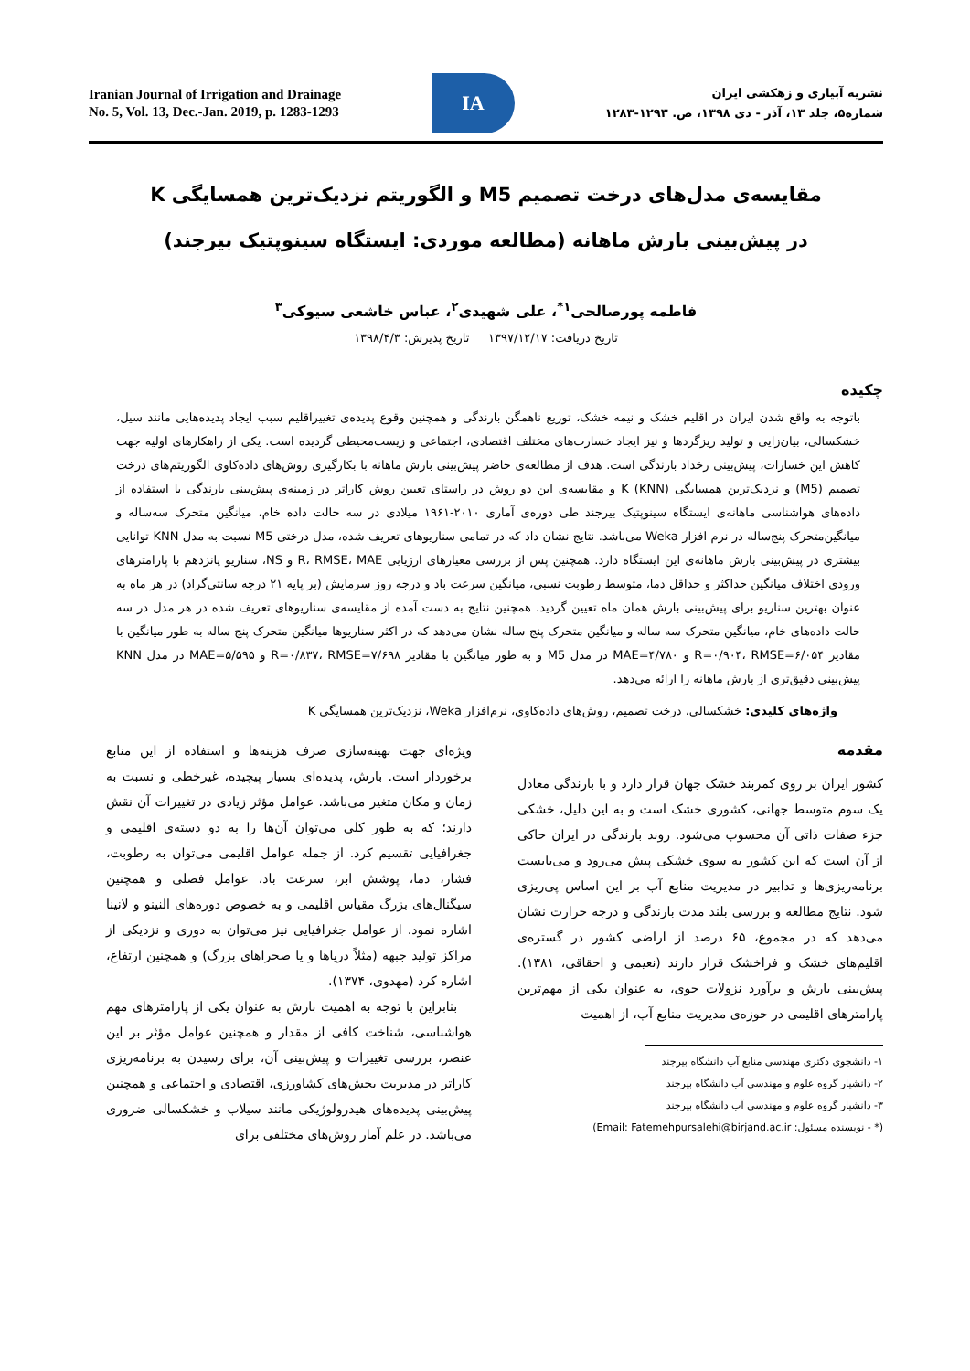Iranian Journal of Irrigation and Drainage
No. 5, Vol. 13, Dec.-Jan. 2019, p. 1283-1293
IA
نشریه آبیاری و زهکشی ایران
شماره۵، جلد ۱۳، آذر - دی ۱۳۹۸، ص. ۱۲۹۳-۱۲۸۳
مقایسه‌ی مدل‌های درخت تصمیم M5 و الگوریتم نزدیک‌ترین همسایگی K
در پیش‌بینی بارش ماهانه (مطالعه موردی: ایستگاه سینوپتیک بیرجند)
فاطمه پورصالحی<sup>۱*</sup>، علی شهیدی<sup>۲</sup>، عباس خاشعی سیوکی<sup>۳</sup>
تاریخ دریافت: ۱۳۹۷/۱۲/۱۷ تاریخ پذیرش: ۱۳۹۸/۴/۳
چکیده
باتوجه به واقع شدن ایران در اقلیم خشک و نیمه خشک، توزیع ناهمگن بارندگی و همچنین وقوع پدیده‌ی تغییراقلیم سبب ایجاد پدیده‌هایی مانند سیل، خشکسالی، بیان‌زایی و تولید ریزگردها و نیز ایجاد خسارت‌های مختلف اقتصادی، اجتماعی و زیست‌محیطی گردیده است. یکی از راهکارهای اولیه جهت کاهش این خسارات، پیش‌بینی رخداد بارندگی است. هدف از مطالعه‌ی حاضر پیش‌بینی بارش ماهانه با بکارگیری روش‌های داده‌کاوی الگوریتم‌های درخت تصمیم (M5) و نزدیک‌ترین همسایگی K (KNN) و مقایسه‌ی این دو روش در راستای تعیین روش کاراتر در زمینه‌ی پیش‌بینی بارندگی با استفاده از داده‌های هواشناسی ماهانه‌ی ایستگاه سینوپتیک بیرجند طی دوره‌ی آماری ۲۰۱۰-۱۹۶۱ میلادی در سه حالت داده خام، میانگین متحرک سه‌ساله و میانگین‌متحرک پنج‌ساله در نرم افزار Weka می‌باشد. نتایج نشان داد که در تمامی سناریوهای تعریف شده، مدل درختی M5 نسبت به مدل KNN توانایی بیشتری در پیش‌بینی بارش ماهانه‌ی این ایستگاه دارد. همچنین پس از بررسی معیارهای ارزیابی R، RMSE، MAE و NS، سناریو پانزدهم با پارامترهای ورودی اختلاف میانگین حداکثر و حداقل دما، متوسط رطوبت نسبی، میانگین سرعت باد و درجه روز سرمایش (بر پایه ۲۱ درجه سانتی‌گراد) در هر ماه به عنوان بهترین سناریو برای پیش‌بینی بارش همان ماه تعیین گردید. همچنین نتایج به دست آمده از مقایسه‌ی سناریوهای تعریف شده در هر مدل در سه حالت داده‌های خام، میانگین متحرک سه ساله و میانگین متحرک پنج ساله نشان می‌دهد که در اکثر سناریوها میانگین متحرک پنج ساله به طور میانگین با مقادیر R=۰/۹۰۴، RMSE=۶/۰۵۴ و MAE=۴/۷۸۰ در مدل M5 و به طور میانگین با مقادیر R=۰/۸۳۷، RMSE=۷/۶۹۸ و MAE=۵/۵۹۵ در مدل KNN پیش‌بینی دقیق‌تری از بارش ماهانه را ارائه می‌دهد.
واژه‌های کلیدی: خشکسالی، درخت تصمیم، روش‌های داده‌کاوی، نرم‌افزار Weka، نزدیک‌ترین همسایگی K
مقدمه
کشور ایران بر روی کمربند خشک جهان قرار دارد و با بارندگی معادل یک سوم متوسط جهانی، کشوری خشک است و به این دلیل، خشکی جزء صفات ذاتی آن محسوب می‌شود. روند بارندگی در ایران حاکی از آن است که این کشور به سوی خشکی پیش می‌رود و می‌بایست برنامه‌ریزی‌ها و تدابیر در مدیریت منابع آب بر این اساس پی‌ریزی شود. نتایج مطالعه و بررسی بلند مدت بارندگی و درجه حرارت نشان می‌دهد که در مجموع، ۶۵ درصد از اراضی کشور در گستره‌ی اقلیم‌های خشک و فراخشک قرار دارند (نعیمی و احقاقی، ۱۳۸۱). پیش‌بینی بارش و برآورد نزولات جوی، به عنوان یکی از مهم‌ترین پارامترهای اقلیمی در حوزه‌ی مدیریت منابع آب، از اهمیت
۱- دانشجوی دکتری مهندسی منابع آب دانشگاه بیرجند
۲- دانشیار گروه علوم و مهندسی آب دانشگاه بیرجند
۳- دانشیار گروه علوم و مهندسی آب دانشگاه بیرجند
(* - نویسنده مسئول: Email: Fatemehpursalehi@birjand.ac.ir)
ویژه‌ای جهت بهینه‌سازی صرف هزینه‌ها و استفاده از این منابع برخوردار است. بارش، پدیده‌ای بسیار پیچیده، غیرخطی و نسبت به زمان و مکان متغیر می‌باشد. عوامل مؤثر زیادی در تغییرات آن نقش دارند؛ که به طور کلی می‌توان آن‌ها را به دو دسته‌ی اقلیمی و جغرافیایی تقسیم کرد. از جمله عوامل اقلیمی می‌توان به رطوبت، فشار، دما، پوشش ابر، سرعت باد، عوامل فصلی و همچنین سیگنال‌های بزرگ مقیاس اقلیمی و به خصوص دوره‌های النینو و لانینا اشاره نمود. از عوامل جغرافیایی نیز می‌توان به دوری و نزدیکی از مراکز تولید جبهه (مثلاً دریاها و یا صحراهای بزرگ) و همچنین ارتفاع، اشاره کرد (مهدوی، ۱۳۷۴).
بنابراین با توجه به اهمیت بارش به عنوان یکی از پارامترهای مهم هواشناسی، شناخت کافی از مقدار و همچنین عوامل مؤثر بر این عنصر، بررسی تغییرات و پیش‌بینی آن، برای رسیدن به برنامه‌ریزی کاراتر در مدیریت بخش‌های کشاورزی، اقتصادی و اجتماعی و همچنین پیش‌بینی پدیده‌های هیدرولوژیکی مانند سیلاب و خشکسالی ضروری می‌باشد. در علم آمار روش‌های مختلفی برای